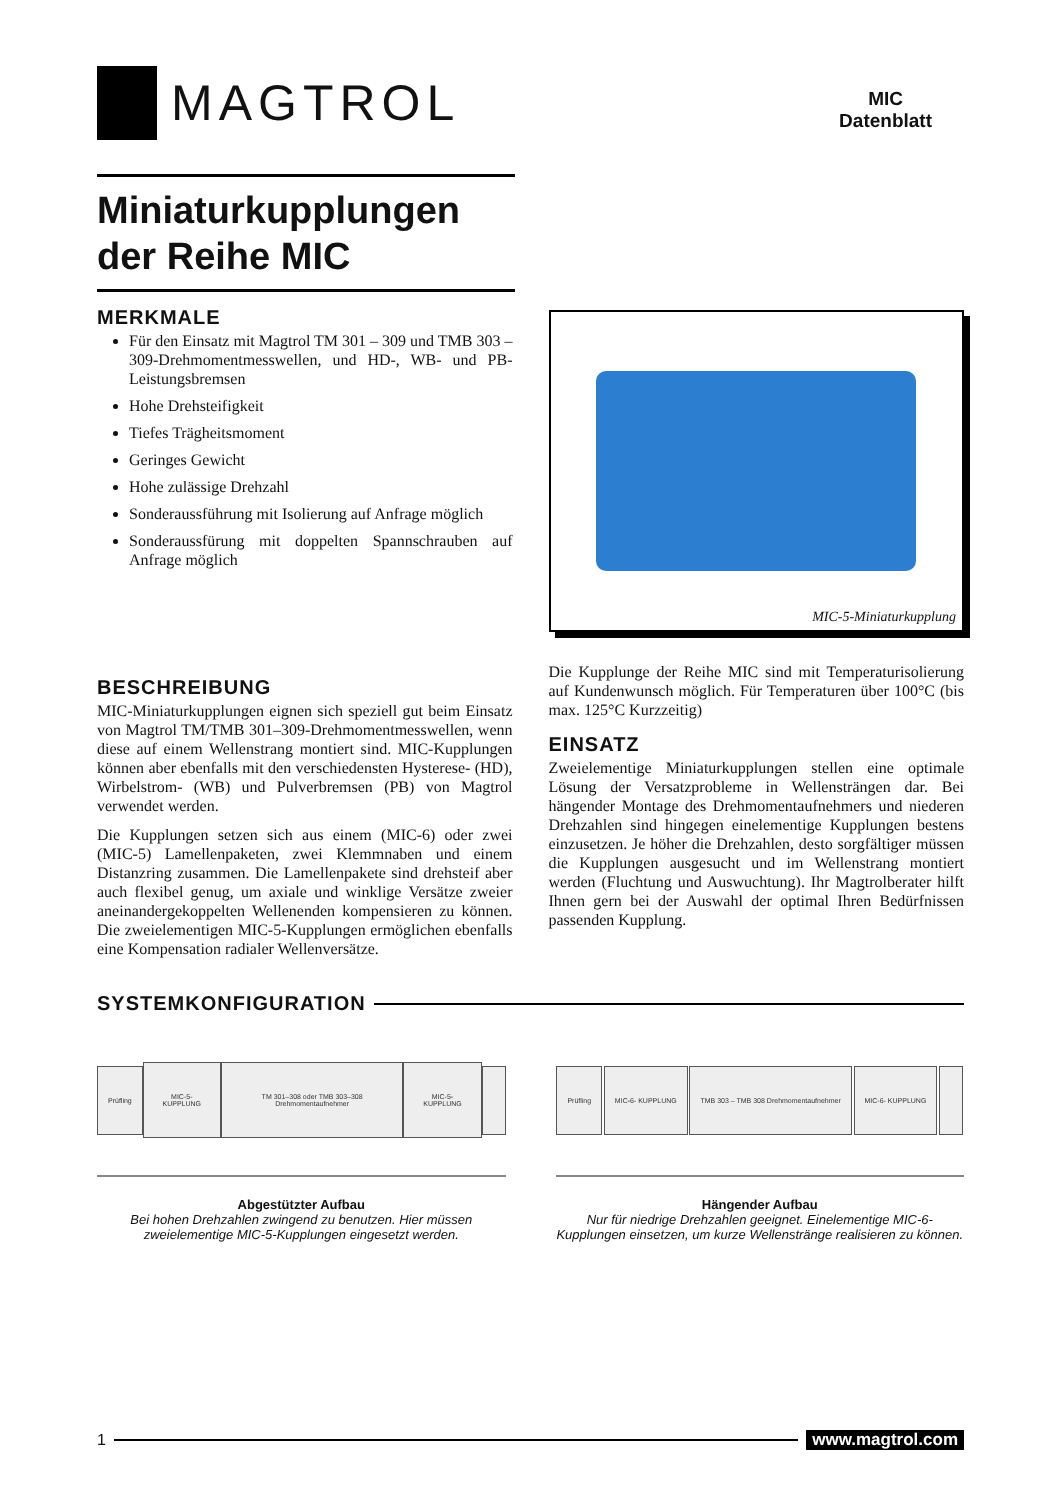MAGTROL
MIC
Datenblatt
Miniaturkupplungen
der Reihe MIC
MERKMALE
Für den Einsatz mit Magtrol TM 301 – 309 und TMB 303 – 309-Drehmomentmesswellen, und HD-, WB- und PB-Leistungsbremsen
Hohe Drehsteifigkeit
Tiefes Trägheitsmoment
Geringes Gewicht
Hohe zulässige Drehzahl
Sonderaussführung mit Isolierung auf Anfrage möglich
Sonderaussfürung mit doppelten Spannschrauben auf Anfrage möglich
MIC-5-Miniaturkupplung
BESCHREIBUNG
MIC-Miniaturkupplungen eignen sich speziell gut beim Einsatz von Magtrol TM/TMB 301–309-Drehmomentmesswellen, wenn diese auf einem Wellenstrang montiert sind. MIC-Kupplungen können aber ebenfalls mit den verschiedensten Hysterese- (HD), Wirbelstrom- (WB) und Pulverbremsen (PB) von Magtrol verwendet werden.
Die Kupplungen setzen sich aus einem (MIC-6) oder zwei (MIC-5) Lamellenpaketen, zwei Klemmnaben und einem Distanzring zusammen. Die Lamellenpakete sind drehsteif aber auch flexibel genug, um axiale und winklige Versätze zweier aneinandergekoppelten Wellenenden kompensieren zu können. Die zweielementigen MIC-5-Kupplungen ermöglichen ebenfalls eine Kompensation radialer Wellenversätze.
Die Kupplunge der Reihe MIC sind mit Temperaturisolierung auf Kundenwunsch möglich. Für Temperaturen über 100°C (bis max. 125°C Kurzzeitig)
EINSATZ
Zweielementige Miniaturkupplungen stellen eine optimale Lösung der Versatzprobleme in Wellensträngen dar. Bei hängender Montage des Drehmomentaufnehmers und niederen Drehzahlen sind hingegen einelementige Kupplungen bestens einzusetzen. Je höher die Drehzahlen, desto sorgfältiger müssen die Kupplungen ausgesucht und im Wellenstrang montiert werden (Fluchtung und Auswuchtung). Ihr Magtrolberater hilft Ihnen gern bei der Auswahl der optimal Ihren Bedürfnissen passenden Kupplung.
SYSTEMKONFIGURATION
Prüfling MIC-5- KUPPLUNG
TM 301–308 oder TMB 303–308 Drehmomentaufnehmer
MIC-5- KUPPLUNG
Abgestützter Aufbau
Bei hohen Drehzahlen zwingend zu benutzen. Hier müssen zweielementige MIC-5-Kupplungen eingesetzt werden.
Prüfling MIC-6- KUPPLUNG
TMB 303 – TMB 308 Drehmomentaufnehmer
MIC-6- KUPPLUNG
Hängender Aufbau
Nur für niedrige Drehzahlen geeignet. Einelementige MIC-6-Kupplungen einsetzen, um kurze Wellenstränge realisieren zu können.
1 www.magtrol.com